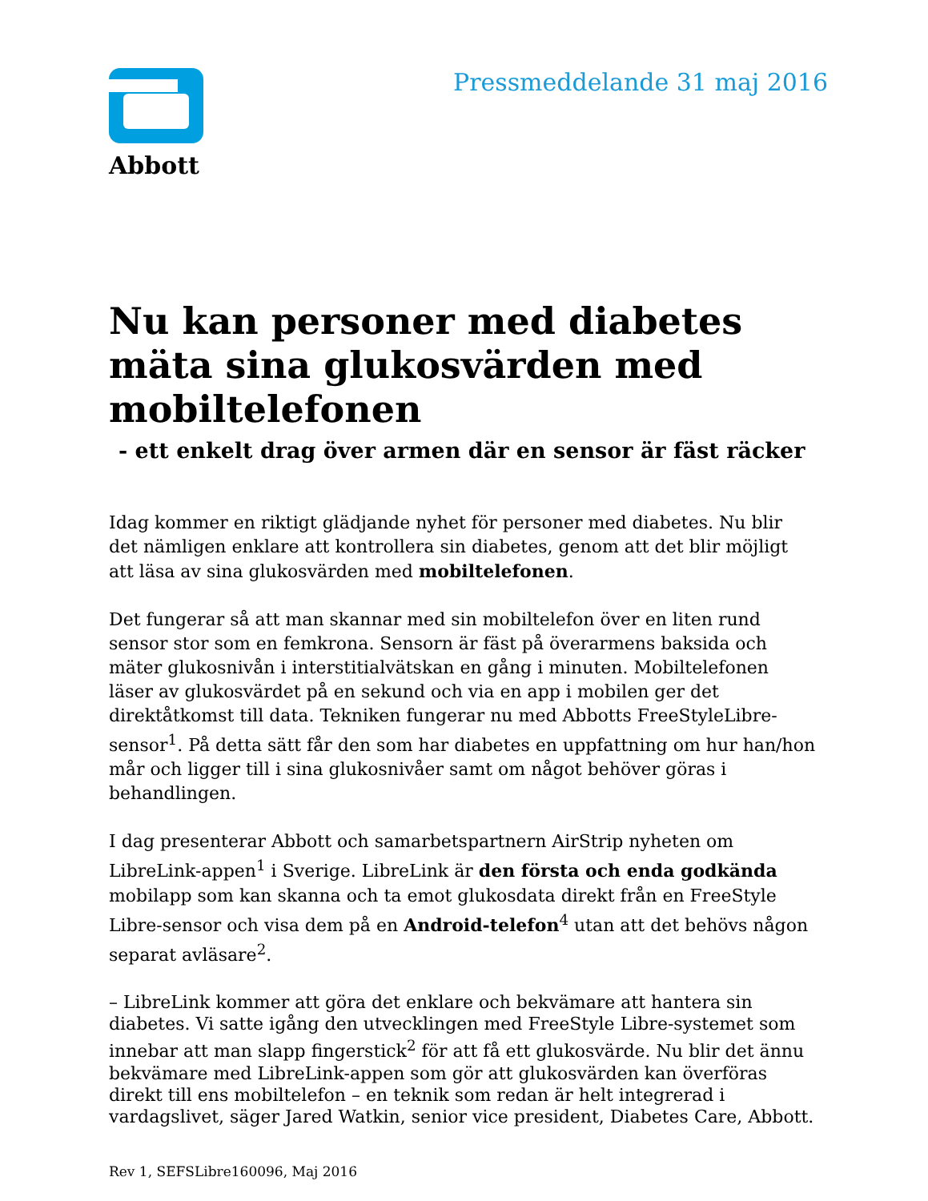Abbott
Pressmeddelande 31 maj 2016
Nu kan personer med diabetes mäta sina glukosvärden med mobiltelefonen
- ett enkelt drag över armen där en sensor är fäst räcker
Idag kommer en riktigt glädjande nyhet för personer med diabetes. Nu blir det nämligen enklare att kontrollera sin diabetes, genom att det blir möjligt att läsa av sina glukosvärden med mobiltelefonen.
Det fungerar så att man skannar med sin mobiltelefon över en liten rund sensor stor som en femkrona. Sensorn är fäst på överarmens baksida och mäter glukosnivån i interstitialvätskan en gång i minuten. Mobiltelefonen läser av glukosvärdet på en sekund och via en app i mobilen ger det direktåtkomst till data. Tekniken fungerar nu med Abbotts FreeStyleLibre-sensor<sup>1</sup>. På detta sätt får den som har diabetes en uppfattning om hur han/hon mår och ligger till i sina glukosnivåer samt om något behöver göras i behandlingen.
I dag presenterar Abbott och samarbetspartnern AirStrip nyheten om LibreLink-appen<sup>1</sup> i Sverige. LibreLink är den första och enda godkända mobilapp som kan skanna och ta emot glukosdata direkt från en FreeStyle Libre-sensor och visa dem på en Android-telefon<sup>4</sup> utan att det behövs någon separat avläsare<sup>2</sup>.
– LibreLink kommer att göra det enklare och bekvämare att hantera sin diabetes. Vi satte igång den utvecklingen med FreeStyle Libre-systemet som innebar att man slapp fingerstick<sup>2</sup> för att få ett glukosvärde. Nu blir det ännu bekvämare med LibreLink-appen som gör att glukosvärden kan överföras direkt till ens mobiltelefon – en teknik som redan är helt integrerad i vardagslivet, säger Jared Watkin, senior vice president, Diabetes Care, Abbott.
Rev 1, SEFSLibre160096, Maj 2016